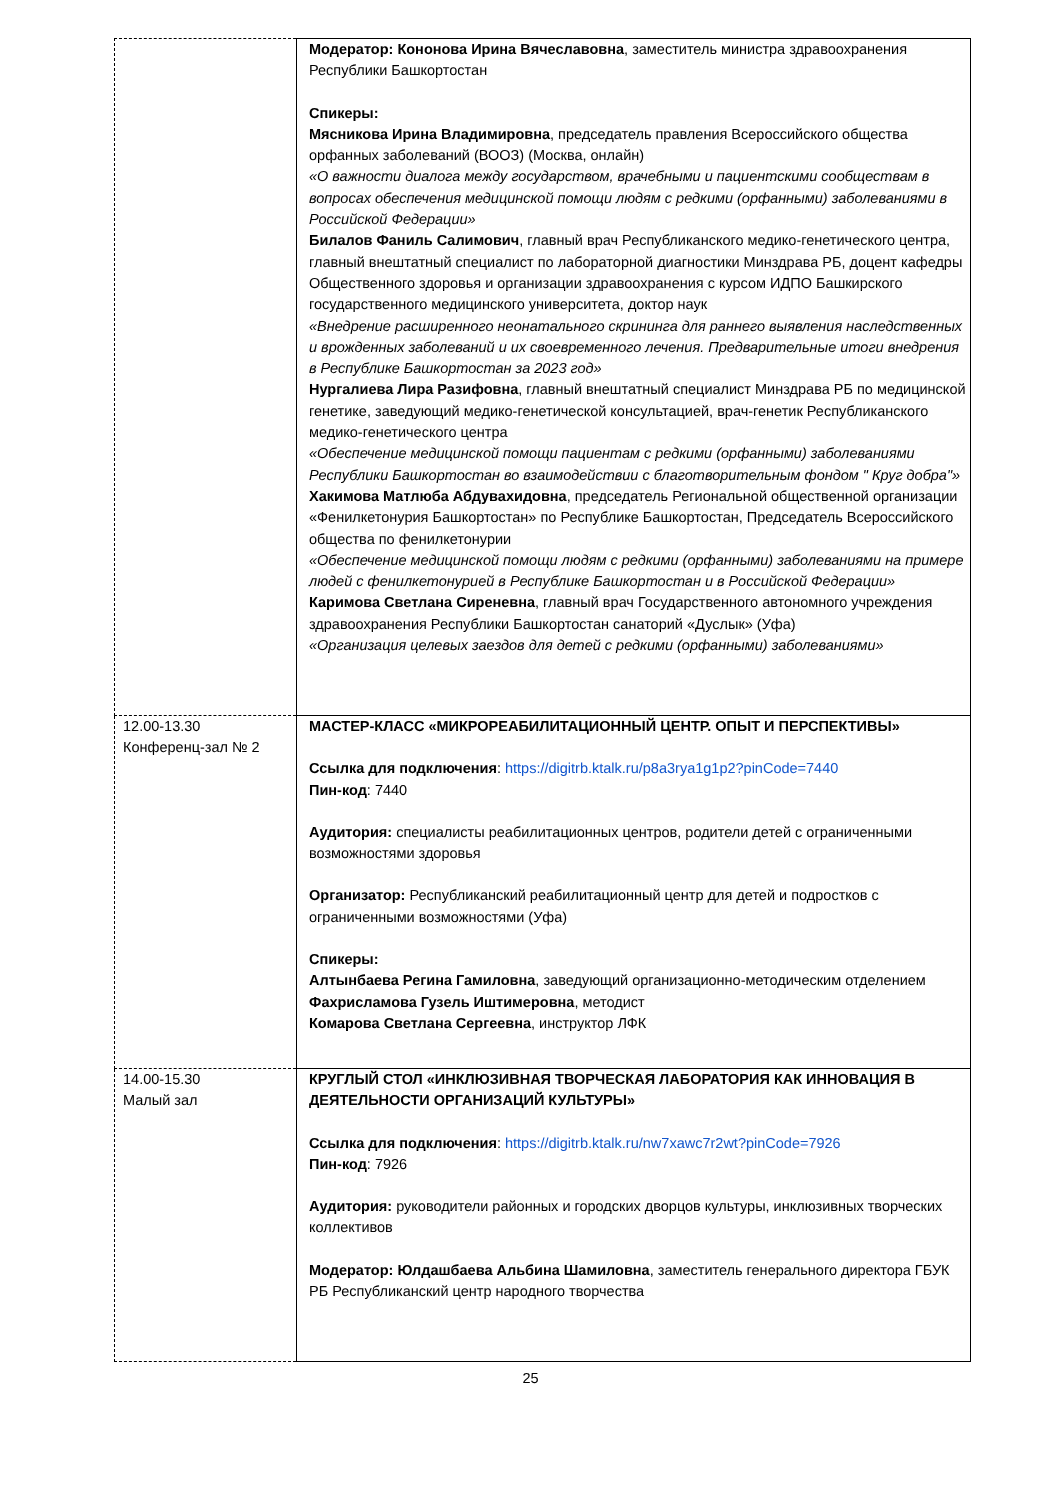| | Модератор: Кононова Ирина Вячеславовна , заместитель министра здравоохранения Республики Башкортостан Спикеры: Мясникова Ирина Владимировна , председатель правления Всероссийского общества орфанных заболеваний (ВООЗ) (Москва, онлайн) «О важности диалога между государством, врачебными и пациентскими сообществам в вопросах обеспечения медицинской помощи людям с редкими (орфанными) заболеваниями в Российской Федерации» Билалов Фаниль Салимович , главный врач Республиканского медико-генетического центра, главный внештатный специалист по лабораторной диагностики Минздрава РБ, доцент кафедры Общественного здоровья и организации здравоохранения с курсом ИДПО Башкирского государственного медицинского университета, доктор наук «Внедрение расширенного неонатального скрининга для раннего выявления наследственных и врожденных заболеваний и их своевременного лечения. Предварительные итоги внедрения в Республике Башкортостан за 2023 год» Нургалиева Лира Разифовна , главный внештатный специалист Минздрава РБ по медицинской генетике, заведующий медико-генетической консультацией, врач-генетик Республиканского медико-генетического центра «Обеспечение медицинской помощи пациентам с редкими (орфанными) заболеваниями Республики Башкортостан во взаимодействии с благотворительным фондом " Круг добра"» Хакимова Матлюба Абдувахидовна , председатель Региональной общественной организации «Фенилкетонурия Башкортостан» по Республике Башкортостан, Председатель Всероссийского общества по фенилкетонурии «Обеспечение медицинской помощи людям с редкими (орфанными) заболеваниями на примере людей с фенилкетонурией в Республике Башкортостан и в Российской Федерации» Каримова Светлана Сиреневна , главный врач Государственного автономного учреждения здравоохранения Республики Башкортостан санаторий «Дуслык» (Уфа) «Организация целевых заездов для детей с редкими (орфанными) заболеваниями» |
| 12.00-13.30 Конференц-зал № 2 | МАСТЕР-КЛАСС «МИКРОРЕАБИЛИТАЦИОННЫЙ ЦЕНТР. ОПЫТ И ПЕРСПЕКТИВЫ» Ссылка для подключения : https://digitrb.ktalk.ru/p8a3rya1g1p2?pinCode=7440 Пин-код : 7440 Аудитория: специалисты реабилитационных центров, родители детей с ограниченными возможностями здоровья Организатор: Республиканский реабилитационный центр для детей и подростков с ограниченными возможностями (Уфа) Спикеры: Алтынбаева Регина Гамиловна , заведующий организационно-методическим отделением Фахрисламова Гузель Иштимеровна , методист Комарова Светлана Сергеевна , инструктор ЛФК |
| 14.00-15.30 Малый зал | КРУГЛЫЙ СТОЛ «ИНКЛЮЗИВНАЯ ТВОРЧЕСКАЯ ЛАБОРАТОРИЯ КАК ИННОВАЦИЯ В ДЕЯТЕЛЬНОСТИ ОРГАНИЗАЦИЙ КУЛЬТУРЫ» Ссылка для подключения : https://digitrb.ktalk.ru/nw7xawc7r2wt?pinCode=7926 Пин-код : 7926 Аудитория: руководители районных и городских дворцов культуры, инклюзивных творческих коллективов Модератор: Юлдашбаева Альбина Шамиловна , заместитель генерального директора ГБУК РБ Республиканский центр народного творчества |
25